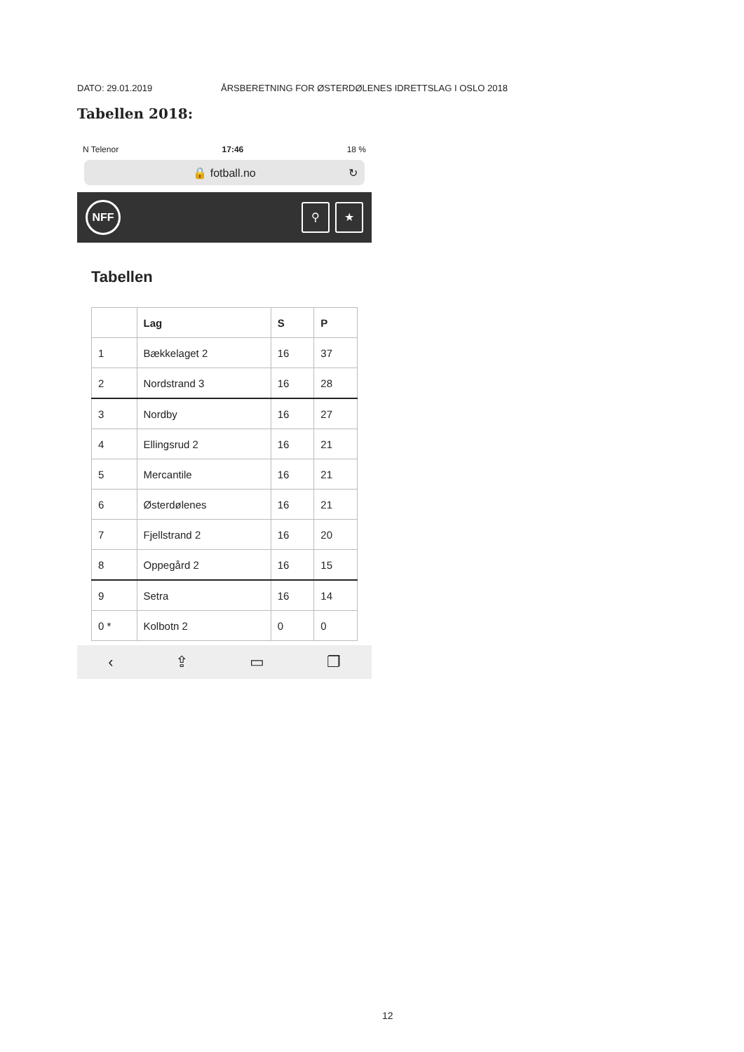DATO: 29.01.2019 ÅRSBERETNING FOR ØSTERDØLENES IDRETTSLAG I OSLO 2018
Tabellen 2018:
N Telenor 17:46 18 %
🔒 fotball.no ↻
NFF
⚲ ★
Tabellen
| | Lag | S | P |
| --- | --- | --- | --- |
| 1 | Bækkelaget 2 | 16 | 37 |
| 2 | Nordstrand 3 | 16 | 28 |
| 3 | Nordby | 16 | 27 |
| 4 | Ellingsrud 2 | 16 | 21 |
| 5 | Mercantile | 16 | 21 |
| 6 | Østerdølenes | 16 | 21 |
| 7 | Fjellstrand 2 | 16 | 20 |
| 8 | Oppegård 2 | 16 | 15 |
| 9 | Setra | 16 | 14 |
| 0 * | Kolbotn 2 | 0 | 0 |
‹ ⇪ ▭ ❐
12